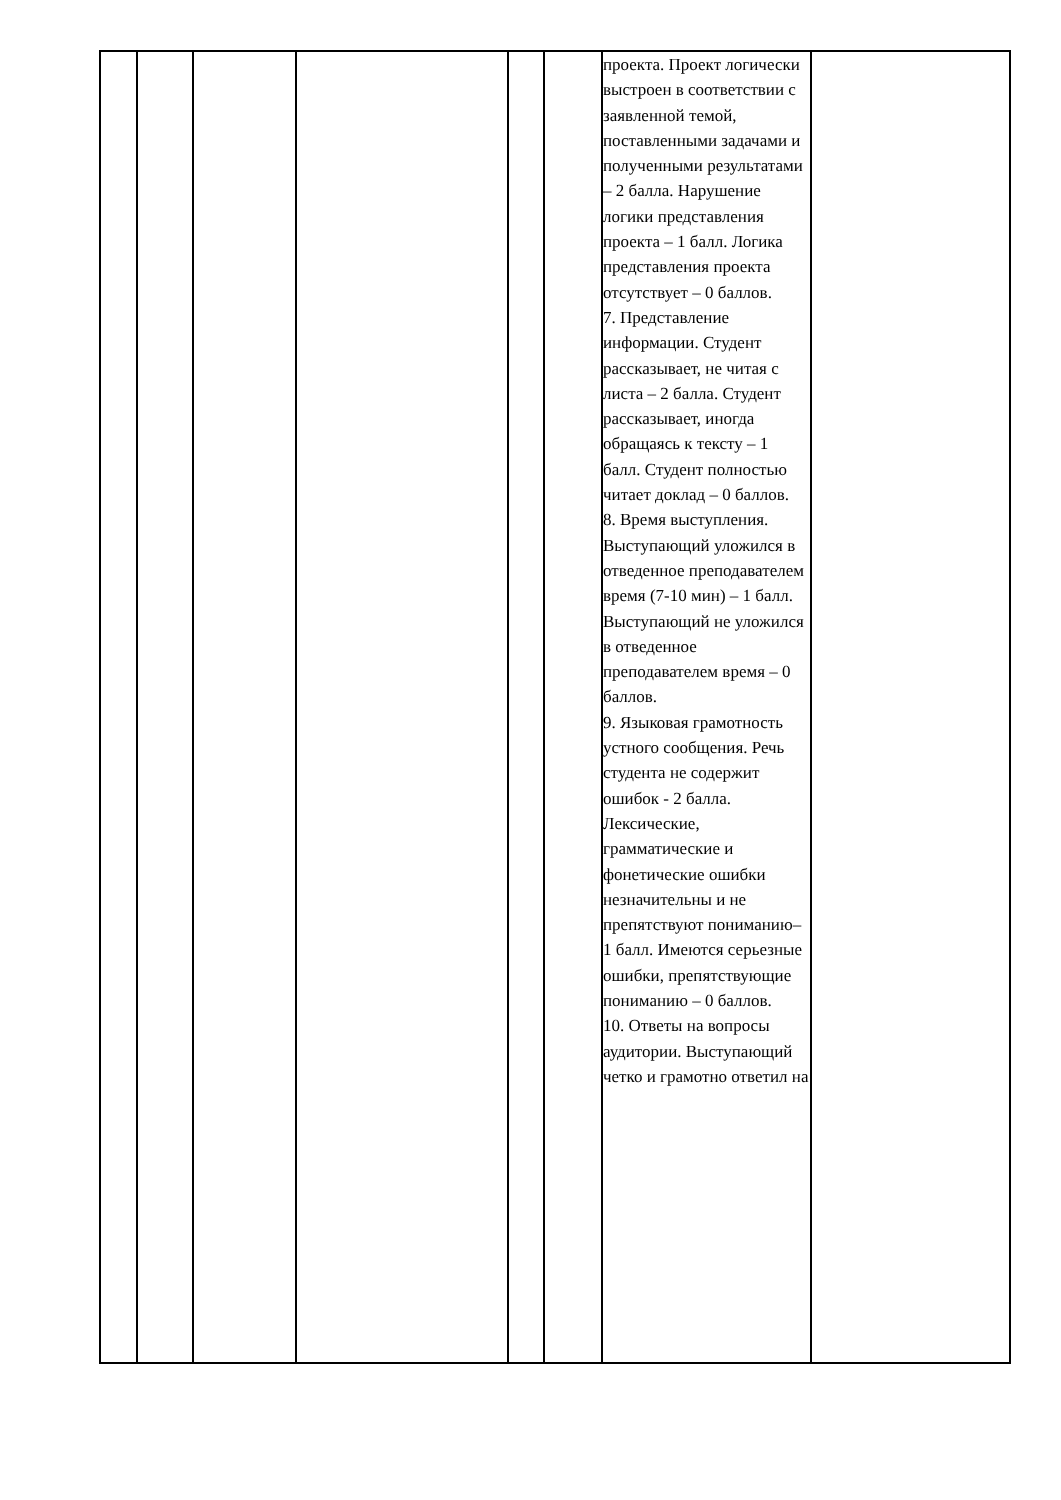| | | | | | | проекта. Проект логически выстроен в соответствии с заявленной темой, поставленными задачами и полученными результатами – 2 балла. Нарушение логики представления проекта – 1 балл. Логика представления проекта отсутствует – 0 баллов. 7. Представление информации. Студент рассказывает, не читая с листа – 2 балла. Студент рассказывает, иногда обращаясь к тексту – 1 балл. Студент полностью читает доклад – 0 баллов. 8. Время выступления. Выступающий уложился в отведенное преподавателем время (7-10 мин) – 1 балл. Выступающий не уложился в отведенное преподавателем время – 0 баллов. 9. Языковая грамотность устного сообщения. Речь студента не содержит ошибок - 2 балла. Лексические, грамматические и фонетические ошибки незначительны и не препятствуют пониманию– 1 балл. Имеются серьезные ошибки, препятствующие пониманию – 0 баллов. 10. Ответы на вопросы аудитории. Выступающий четко и грамотно ответил на | |